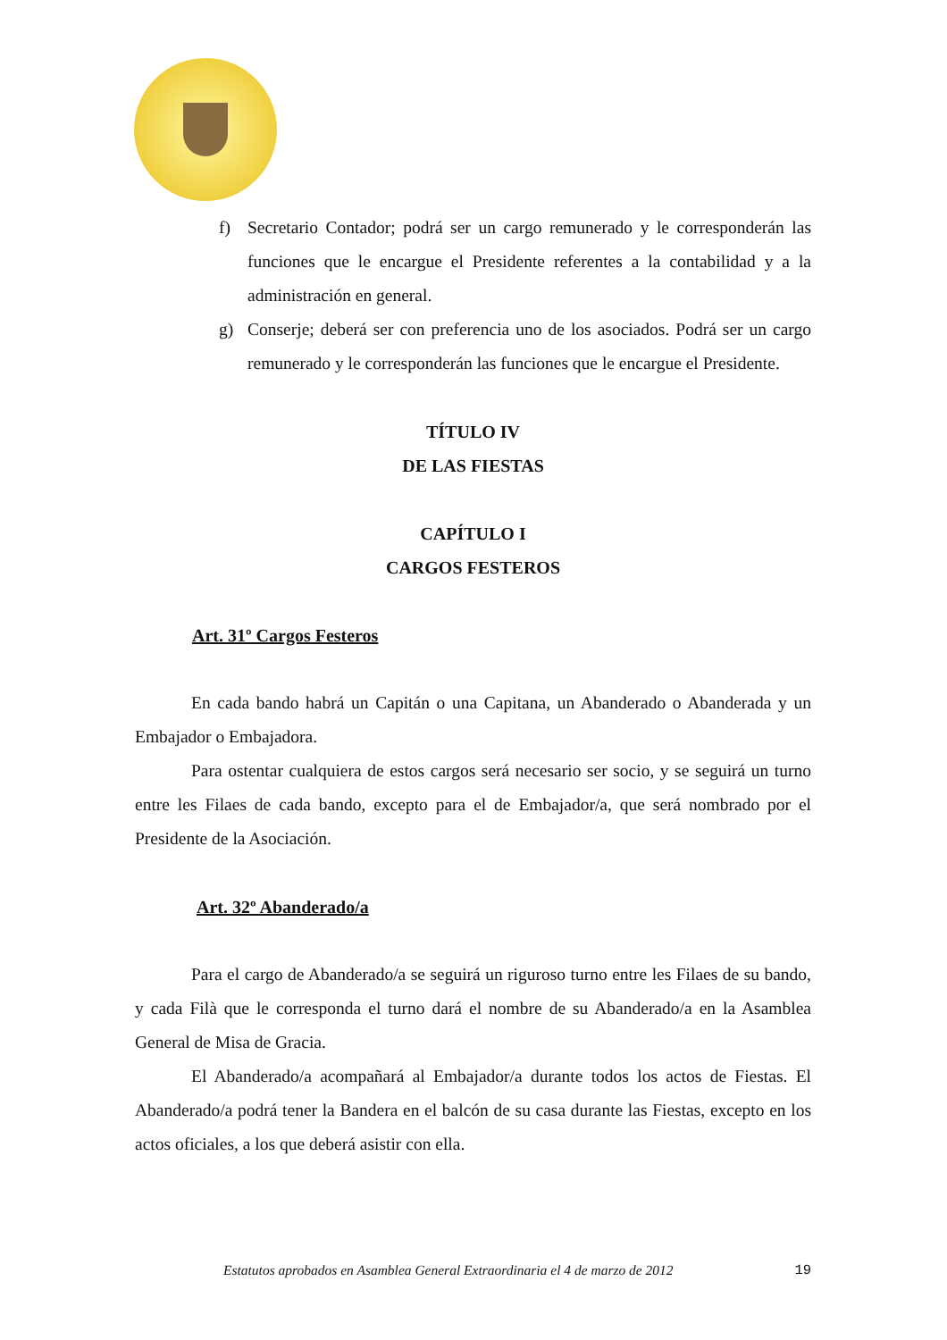f) Secretario Contador; podrá ser un cargo remunerado y le corresponderán las funciones que le encargue el Presidente referentes a la contabilidad y a la administración en general.
g) Conserje; deberá ser con preferencia uno de los asociados. Podrá ser un cargo remunerado y le corresponderán las funciones que le encargue el Presidente.
TÍTULO IV
DE LAS FIESTAS
CAPÍTULO I
CARGOS FESTEROS
Art. 31º Cargos Festeros
En cada bando habrá un Capitán o una Capitana, un Abanderado o Abanderada y un Embajador o Embajadora.
Para ostentar cualquiera de estos cargos será necesario ser socio, y se seguirá un turno entre les Filaes de cada bando, excepto para el de Embajador/a, que será nombrado por el Presidente de la Asociación.
Art. 32º Abanderado/a
Para el cargo de Abanderado/a se seguirá un riguroso turno entre les Filaes de su bando, y cada Filà que le corresponda el turno dará el nombre de su Abanderado/a en la Asamblea General de Misa de Gracia.
El Abanderado/a acompañará al Embajador/a durante todos los actos de Fiestas. El Abanderado/a podrá tener la Bandera en el balcón de su casa durante las Fiestas, excepto en los actos oficiales, a los que deberá asistir con ella.
Estatutos aprobados en Asamblea General Extraordinaria el 4 de marzo de 2012 19